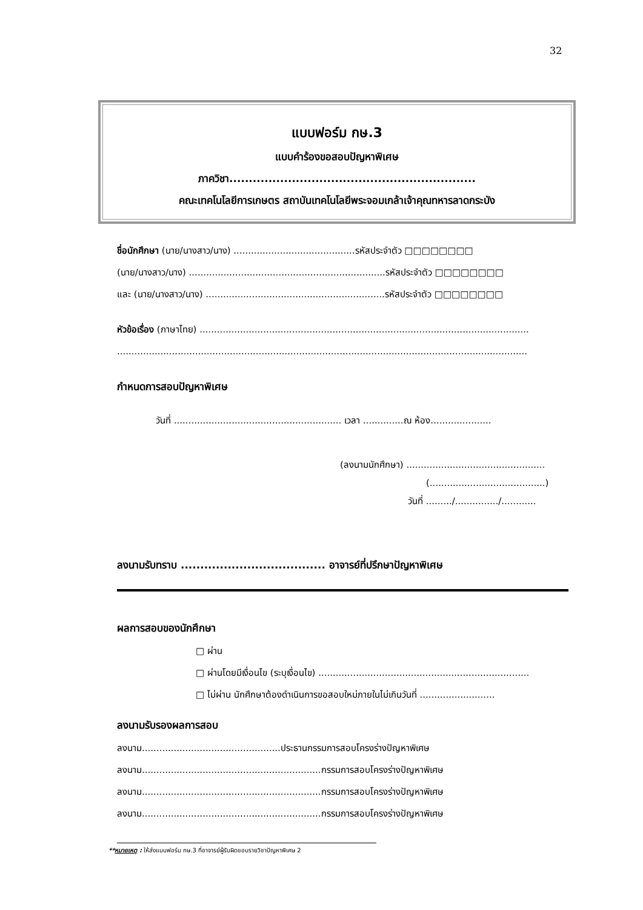32
แบบฟอร์ม กษ.3
แบบคำร้องขอสอบปัญหาพิเศษ
ภาควิชา...............................................................
คณะเทคโนโลยีการเกษตร สถาบันเทคโนโลยีพระจอมเกล้าเจ้าคุณทหารลาดกระบัง
ชื่อนักศึกษา (นาย/นางสาว/นาง) ..........................................รหัสประจำตัว □□□□□□□□
(นาย/นางสาว/นาง) ....................................................................รหัสประจำตัว □□□□□□□□
และ (นาย/นางสาว/นาง) ..............................................................รหัสประจำตัว □□□□□□□□
หัวข้อเรื่อง (ภาษาไทย) ..................................................................................................................
..............................................................................................................................................
กำหนดการสอบปัญหาพิเศษ
วันที่ .......................................................... เวลา ..............ณ ห้อง.....................
(ลงนามนักศึกษา) ................................................
(........................................)
วันที่ ........./.............../............
ลงนามรับทราบ ..................................... อาจารย์ที่ปรึกษาปัญหาพิเศษ
ผลการสอบของนักศึกษา
□ ผ่าน
□ ผ่านโดยมีเงื่อนไข (ระบุเงื่อนไข) .........................................................................
□ ไม่ผ่าน นักศึกษาต้องดำเนินการขอสอบใหม่ภายในไม่เกินวันที่ ..........................
ลงนามรับรองผลการสอบ
ลงนาม................................................ประธานกรรมการสอบโครงร่างปัญหาพิเศษ
ลงนาม..............................................................กรรมการสอบโครงร่างปัญหาพิเศษ
ลงนาม..............................................................กรรมการสอบโครงร่างปัญหาพิเศษ
ลงนาม..............................................................กรรมการสอบโครงร่างปัญหาพิเศษ
**หมายเหตุ : ให้ส่งแบบฟอร์ม กษ.3 ที่อาจารย์ผู้รับผิดชอบรายวิชาปัญหาพิเศษ 2